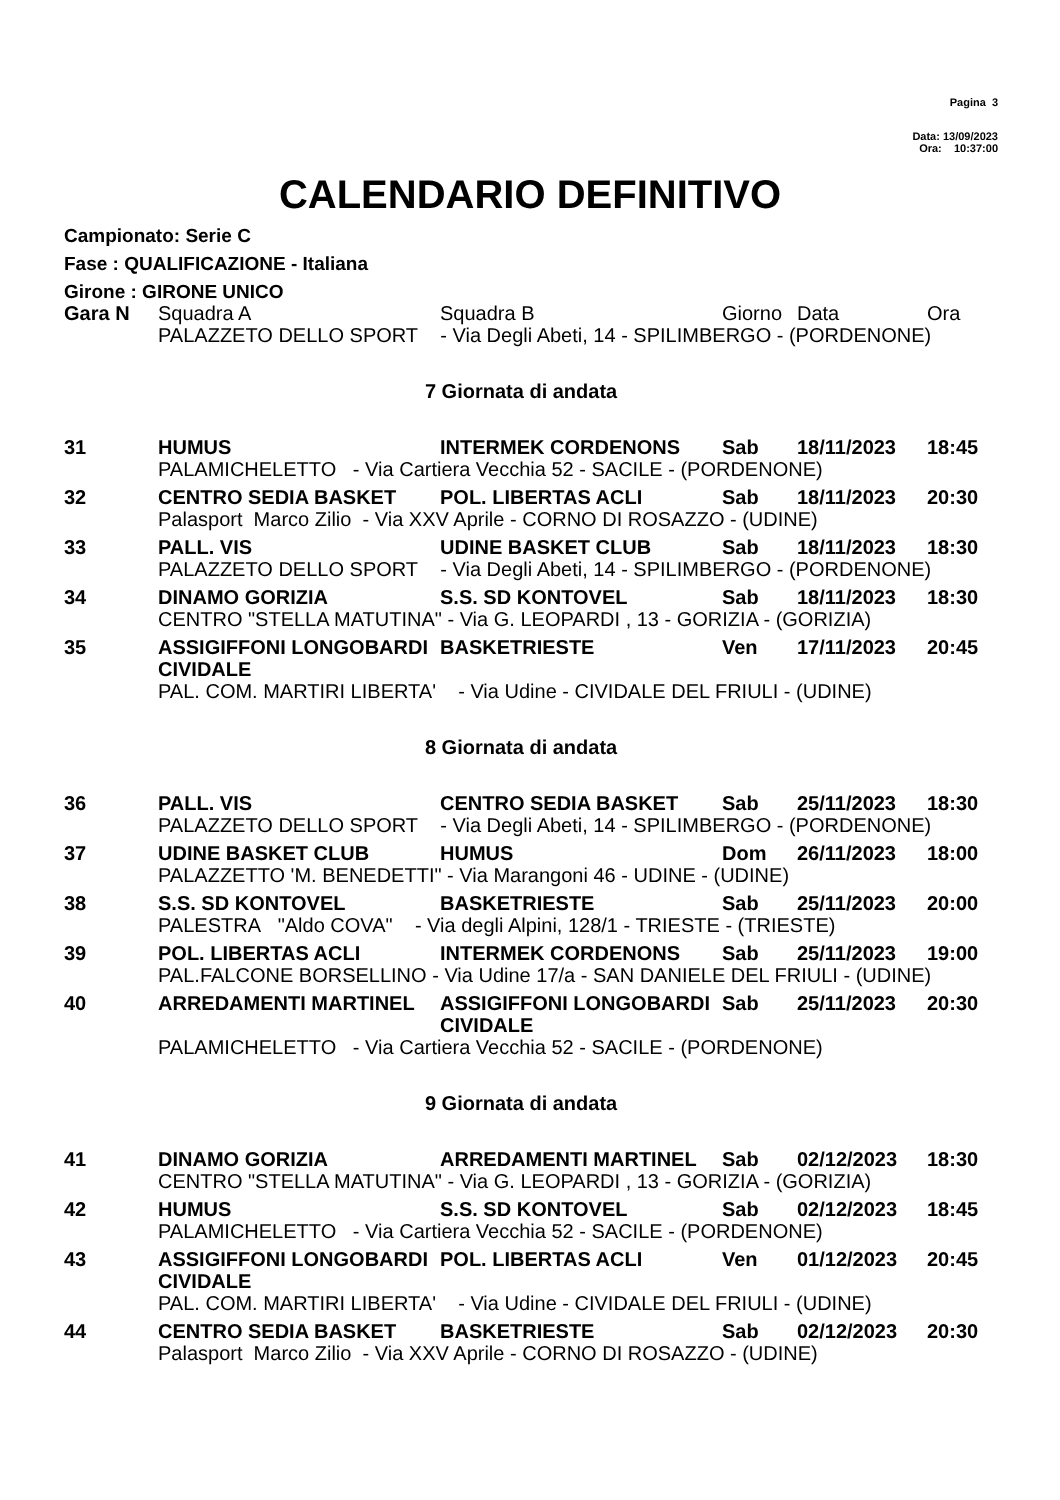Pagina 3
Data: 13/09/2023
Ora: 10:37:00
CALENDARIO DEFINITIVO
Campionato: Serie C
Fase : QUALIFICAZIONE - Italiana
Girone : GIRONE UNICO
| Gara N | Squadra A | Squadra B | Giorno | Data | Ora |
| | PALAZZETO DELLO SPORT - Via Degli Abeti, 14 - SPILIMBERGO - (PORDENONE) | | | | |
| 7 Giornata di andata | | | | | |
| 31 | HUMUS | INTERMEK CORDENONS | Sab | 18/11/2023 | 18:45 |
| | PALAMICHELETTO - Via Cartiera Vecchia 52 - SACILE - (PORDENONE) | | | | |
| 32 | CENTRO SEDIA BASKET | POL. LIBERTAS ACLI | Sab | 18/11/2023 | 20:30 |
| | Palasport Marco Zilio - Via XXV Aprile - CORNO DI ROSAZZO - (UDINE) | | | | |
| 33 | PALL. VIS | UDINE BASKET CLUB | Sab | 18/11/2023 | 18:30 |
| | PALAZZETO DELLO SPORT - Via Degli Abeti, 14 - SPILIMBERGO - (PORDENONE) | | | | |
| 34 | DINAMO GORIZIA | S.S. SD KONTOVEL | Sab | 18/11/2023 | 18:30 |
| | CENTRO "STELLA MATUTINA" - Via G. LEOPARDI , 13 - GORIZIA - (GORIZIA) | | | | |
| 35 | ASSIGIFFONI LONGOBARDI CIVIDALE | BASKETRIESTE | Ven | 17/11/2023 | 20:45 |
| | PAL. COM. MARTIRI LIBERTA' - Via Udine - CIVIDALE DEL FRIULI - (UDINE) | | | | |
| 8 Giornata di andata | | | | | |
| 36 | PALL. VIS | CENTRO SEDIA BASKET | Sab | 25/11/2023 | 18:30 |
| | PALAZZETO DELLO SPORT - Via Degli Abeti, 14 - SPILIMBERGO - (PORDENONE) | | | | |
| 37 | UDINE BASKET CLUB | HUMUS | Dom | 26/11/2023 | 18:00 |
| | PALAZZETTO 'M. BENEDETTI" - Via Marangoni 46 - UDINE - (UDINE) | | | | |
| 38 | S.S. SD KONTOVEL | BASKETRIESTE | Sab | 25/11/2023 | 20:00 |
| | PALESTRA "Aldo COVA" - Via degli Alpini, 128/1 - TRIESTE - (TRIESTE) | | | | |
| 39 | POL. LIBERTAS ACLI | INTERMEK CORDENONS | Sab | 25/11/2023 | 19:00 |
| | PAL.FALCONE BORSELLINO - Via Udine 17/a - SAN DANIELE DEL FRIULI - (UDINE) | | | | |
| 40 | ARREDAMENTI MARTINEL | ASSIGIFFONI LONGOBARDI CIVIDALE | Sab | 25/11/2023 | 20:30 |
| | PALAMICHELETTO - Via Cartiera Vecchia 52 - SACILE - (PORDENONE) | | | | |
| 9 Giornata di andata | | | | | |
| 41 | DINAMO GORIZIA | ARREDAMENTI MARTINEL | Sab | 02/12/2023 | 18:30 |
| | CENTRO "STELLA MATUTINA" - Via G. LEOPARDI , 13 - GORIZIA - (GORIZIA) | | | | |
| 42 | HUMUS | S.S. SD KONTOVEL | Sab | 02/12/2023 | 18:45 |
| | PALAMICHELETTO - Via Cartiera Vecchia 52 - SACILE - (PORDENONE) | | | | |
| 43 | ASSIGIFFONI LONGOBARDI CIVIDALE | POL. LIBERTAS ACLI | Ven | 01/12/2023 | 20:45 |
| | PAL. COM. MARTIRI LIBERTA' - Via Udine - CIVIDALE DEL FRIULI - (UDINE) | | | | |
| 44 | CENTRO SEDIA BASKET | BASKETRIESTE | Sab | 02/12/2023 | 20:30 |
| | Palasport Marco Zilio - Via XXV Aprile - CORNO DI ROSAZZO - (UDINE) | | | | |